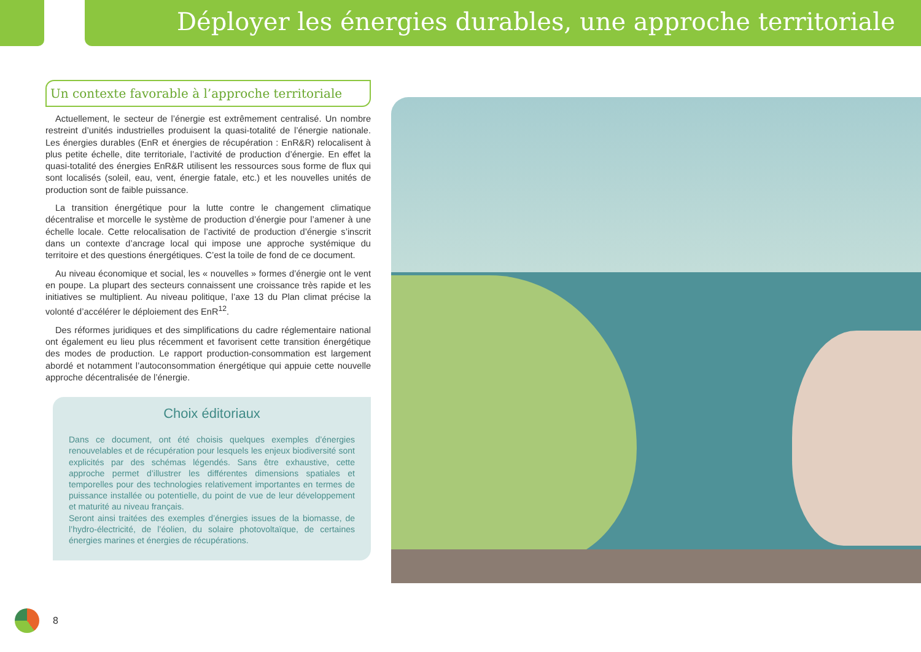Déployer les énergies durables, une approche territoriale
Un contexte favorable à l’approche territoriale
Actuellement, le secteur de l’énergie est extrêmement centralisé. Un nombre restreint d’unités industrielles produisent la quasi-totalité de l’énergie nationale. Les énergies durables (EnR et énergies de récupération : EnR&R) relocalisent à plus petite échelle, dite territoriale, l’activité de production d’énergie. En effet la quasi-totalité des énergies EnR&R utilisent les ressources sous forme de flux qui sont localisés (soleil, eau, vent, énergie fatale, etc.) et les nouvelles unités de production sont de faible puissance.
La transition énergétique pour la lutte contre le changement climatique décentralise et morcelle le système de production d’énergie pour l’amener à une échelle locale. Cette relocalisation de l’activité de production d’énergie s’inscrit dans un contexte d’ancrage local qui impose une approche systémique du territoire et des questions énergétiques. C’est la toile de fond de ce document.
Au niveau économique et social, les « nouvelles » formes d’énergie ont le vent en poupe. La plupart des secteurs connaissent une croissance très rapide et les initiatives se multiplient. Au niveau politique, l’axe 13 du Plan climat précise la volonté d’accélérer le déploiement des EnR<sup>12</sup>.
Des réformes juridiques et des simplifications du cadre réglementaire national ont également eu lieu plus récemment et favorisent cette transition énergétique des modes de production. Le rapport production-consommation est largement abordé et notamment l’autoconsommation énergétique qui appuie cette nouvelle approche décentralisée de l’énergie.
Choix éditoriaux
Dans ce document, ont été choisis quelques exemples d’énergies renouvelables et de récupération pour lesquels les enjeux biodiversité sont explicités par des schémas légendés. Sans être exhaustive, cette approche permet d’illustrer les différentes dimensions spatiales et temporelles pour des technologies relativement importantes en termes de puissance installée ou potentielle, du point de vue de leur développement et maturité au niveau français.
Seront ainsi traitées des exemples d’énergies issues de la biomasse, de l’hydro-électricité, de l’éolien, du solaire photovoltaïque, de certaines énergies marines et énergies de récupérations.
8